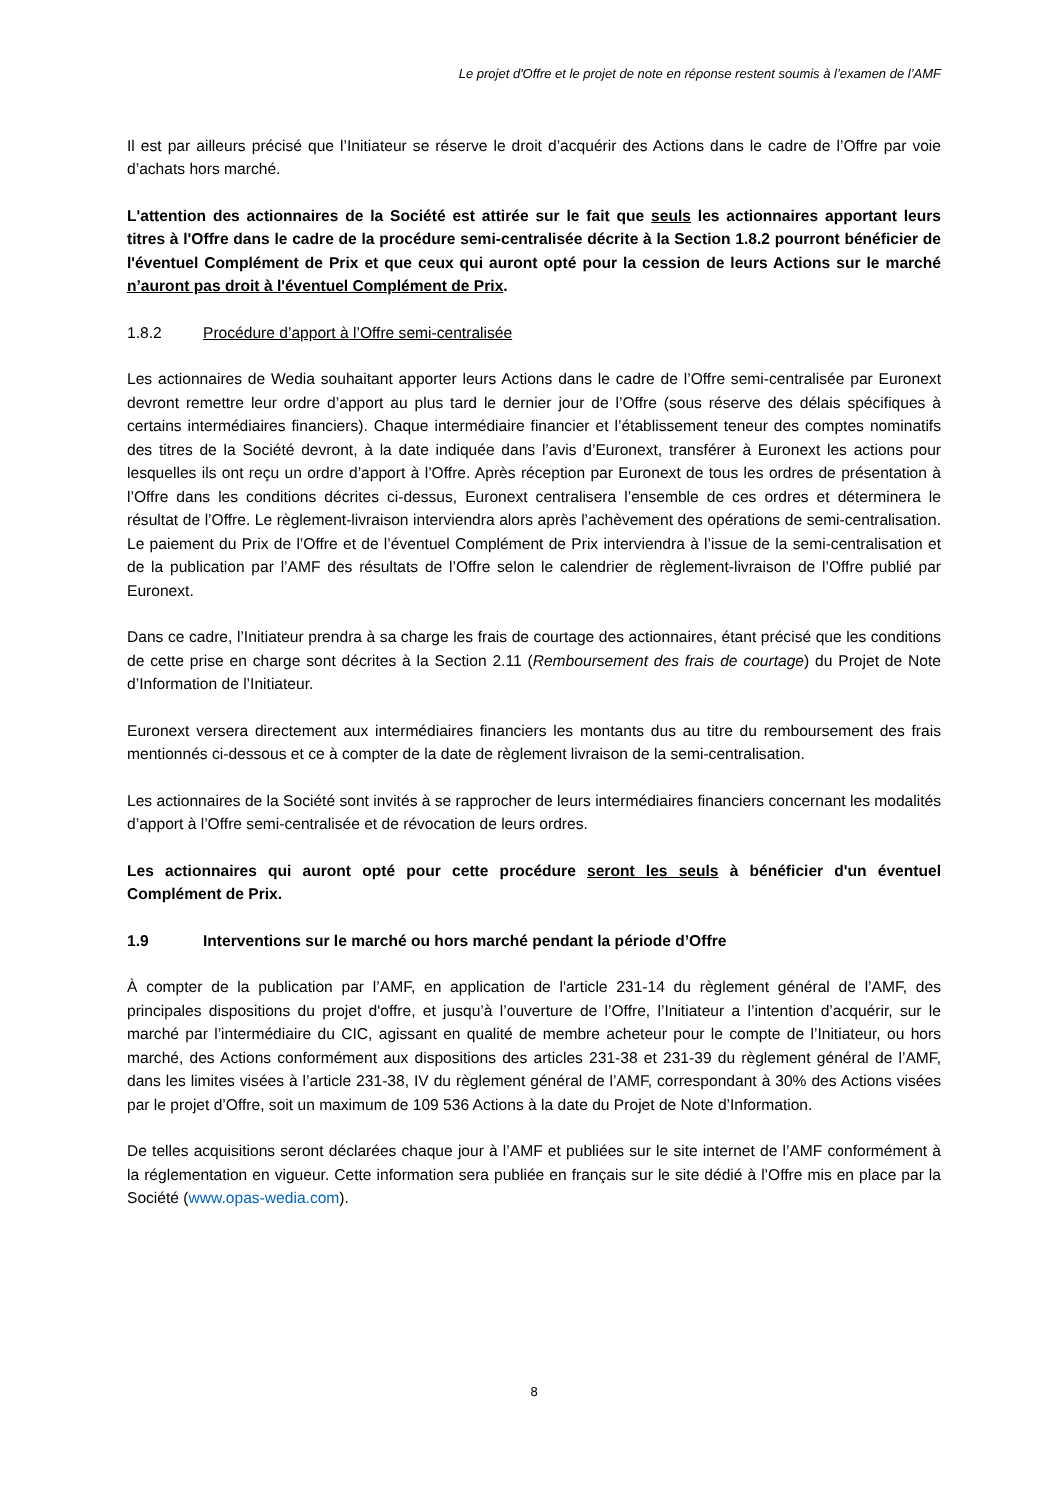Le projet d'Offre et le projet de note en réponse restent soumis à l’examen de l’AMF
Il est par ailleurs précisé que l’Initiateur se réserve le droit d’acquérir des Actions dans le cadre de l’Offre par voie d’achats hors marché.
L'attention des actionnaires de la Société est attirée sur le fait que seuls les actionnaires apportant leurs titres à l'Offre dans le cadre de la procédure semi-centralisée décrite à la Section 1.8.2 pourront bénéficier de l'éventuel Complément de Prix et que ceux qui auront opté pour la cession de leurs Actions sur le marché n’auront pas droit à l'éventuel Complément de Prix.
1.8.2 Procédure d’apport à l’Offre semi-centralisée
Les actionnaires de Wedia souhaitant apporter leurs Actions dans le cadre de l’Offre semi-centralisée par Euronext devront remettre leur ordre d’apport au plus tard le dernier jour de l’Offre (sous réserve des délais spécifiques à certains intermédiaires financiers). Chaque intermédiaire financier et l’établissement teneur des comptes nominatifs des titres de la Société devront, à la date indiquée dans l’avis d’Euronext, transférer à Euronext les actions pour lesquelles ils ont reçu un ordre d’apport à l’Offre. Après réception par Euronext de tous les ordres de présentation à l’Offre dans les conditions décrites ci-dessus, Euronext centralisera l’ensemble de ces ordres et déterminera le résultat de l’Offre. Le règlement-livraison interviendra alors après l’achèvement des opérations de semi-centralisation. Le paiement du Prix de l’Offre et de l’éventuel Complément de Prix interviendra à l’issue de la semi-centralisation et de la publication par l’AMF des résultats de l’Offre selon le calendrier de règlement-livraison de l’Offre publié par Euronext.
Dans ce cadre, l’Initiateur prendra à sa charge les frais de courtage des actionnaires, étant précisé que les conditions de cette prise en charge sont décrites à la Section 2.11 (Remboursement des frais de courtage) du Projet de Note d’Information de l’Initiateur.
Euronext versera directement aux intermédiaires financiers les montants dus au titre du remboursement des frais mentionnés ci-dessous et ce à compter de la date de règlement livraison de la semi-centralisation.
Les actionnaires de la Société sont invités à se rapprocher de leurs intermédiaires financiers concernant les modalités d’apport à l’Offre semi-centralisée et de révocation de leurs ordres.
Les actionnaires qui auront opté pour cette procédure seront les seuls à bénéficier d'un éventuel Complément de Prix.
1.9 Interventions sur le marché ou hors marché pendant la période d’Offre
À compter de la publication par l’AMF, en application de l'article 231-14 du règlement général de l’AMF, des principales dispositions du projet d'offre, et jusqu’à l’ouverture de l’Offre, l’Initiateur a l’intention d’acquérir, sur le marché par l’intermédiaire du CIC, agissant en qualité de membre acheteur pour le compte de l’Initiateur, ou hors marché, des Actions conformément aux dispositions des articles 231-38 et 231-39 du règlement général de l’AMF, dans les limites visées à l’article 231-38, IV du règlement général de l’AMF, correspondant à 30% des Actions visées par le projet d’Offre, soit un maximum de 109 536 Actions à la date du Projet de Note d’Information.
De telles acquisitions seront déclarées chaque jour à l’AMF et publiées sur le site internet de l’AMF conformément à la réglementation en vigueur. Cette information sera publiée en français sur le site dédié à l’Offre mis en place par la Société (www.opas-wedia.com).
8